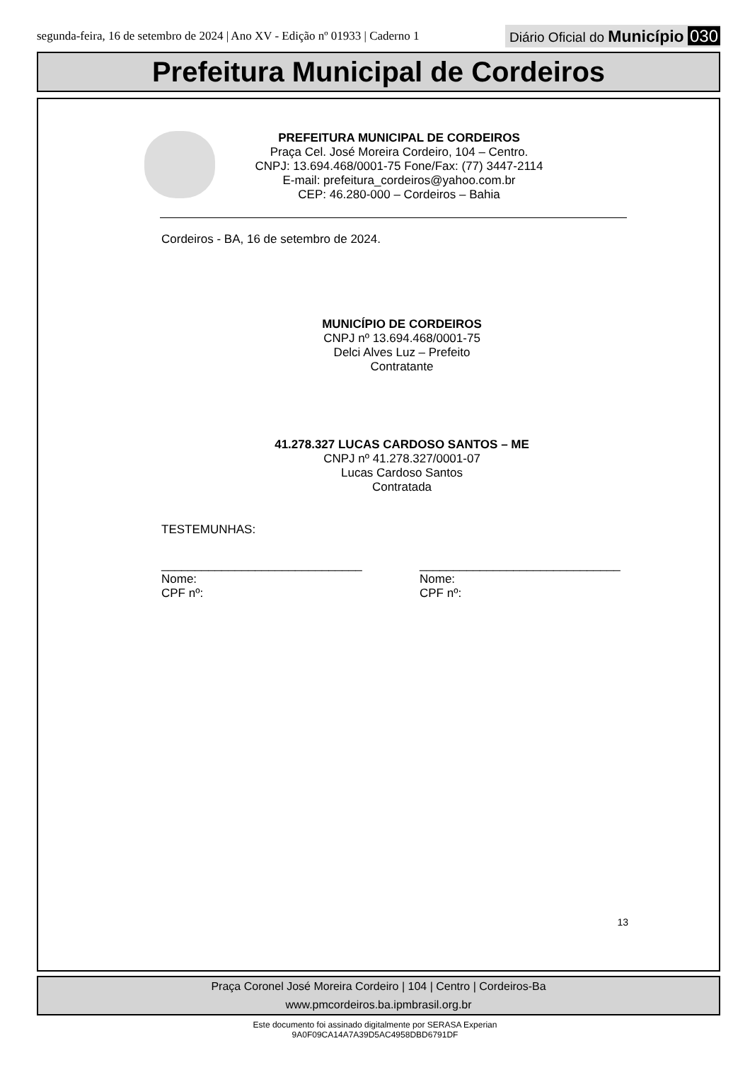segunda-feira, 16 de setembro de 2024 | Ano XV - Edição nº 01933 | Caderno 1
Diário Oficial do Município 030
Prefeitura Municipal de Cordeiros
PREFEITURA MUNICIPAL DE CORDEIROS
Praça Cel. José Moreira Cordeiro, 104 – Centro.
CNPJ: 13.694.468/0001-75 Fone/Fax: (77) 3447-2114
E-mail: prefeitura_cordeiros@yahoo.com.br
CEP: 46.280-000 – Cordeiros – Bahia
Cordeiros - BA, 16 de setembro de 2024.
MUNICÍPIO DE CORDEIROS
CNPJ nº 13.694.468/0001-75
Delci Alves Luz – Prefeito
Contratante
41.278.327 LUCAS CARDOSO SANTOS – ME
CNPJ nº 41.278.327/0001-07
Lucas Cardoso Santos
Contratada
TESTEMUNHAS:
______________________________
Nome:
CPF nº:
______________________________
Nome:
CPF nº:
13
Praça Coronel José Moreira Cordeiro | 104 | Centro | Cordeiros-Ba
www.pmcordeiros.ba.ipmbrasil.org.br
Este documento foi assinado digitalmente por SERASA Experian
9A0F09CA14A7A39D5AC4958DBD6791DF